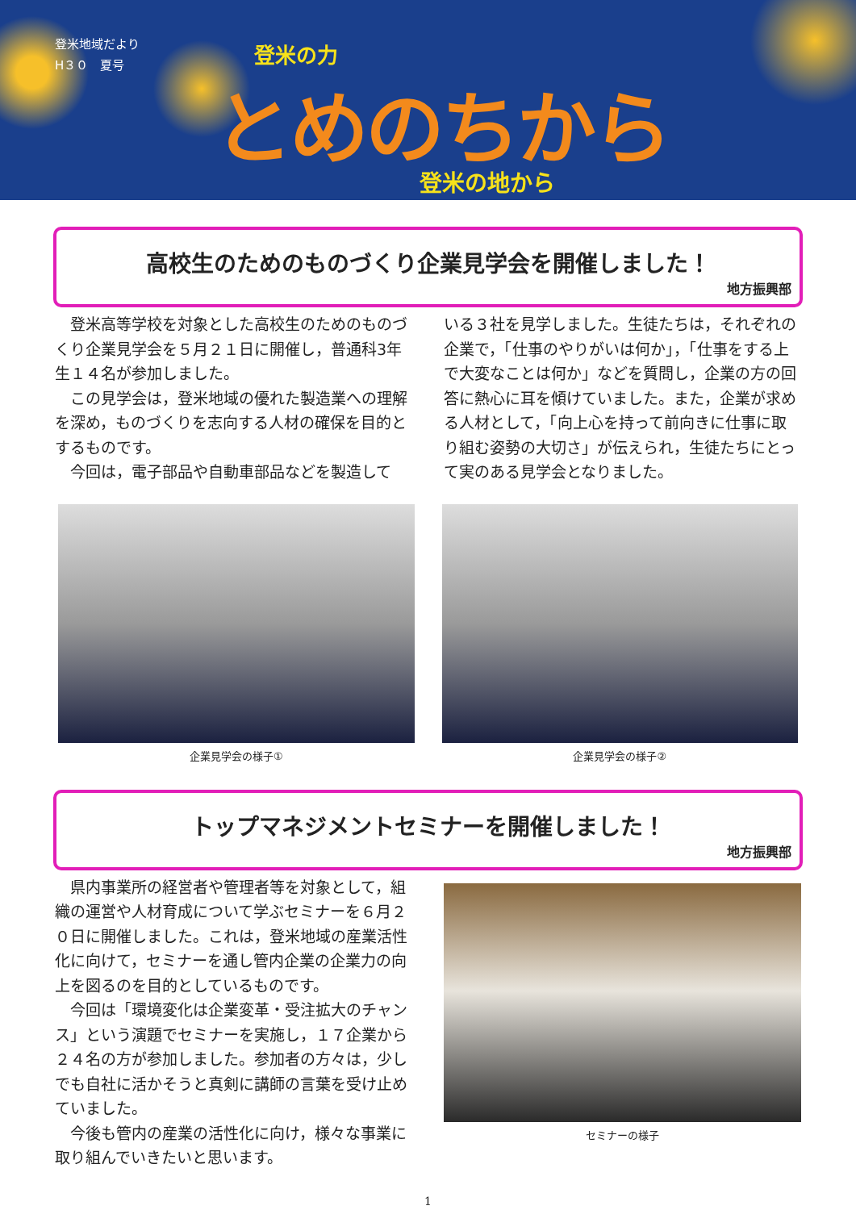登米地域だより
H３０　夏号
登米の力
とめのちから
登米の地から
高校生のためのものづくり企業見学会を開催しました！
地方振興部
　登米高等学校を対象とした高校生のためのものづくり企業見学会を５月２１日に開催し，普通科3年生１４名が参加しました。
　この見学会は，登米地域の優れた製造業への理解を深め，ものづくりを志向する人材の確保を目的とするものです。
　今回は，電子部品や自動車部品などを製造して
いる３社を見学しました。生徒たちは，それぞれの企業で，「仕事のやりがいは何か」，「仕事をする上で大変なことは何か」などを質問し，企業の方の回答に熱心に耳を傾けていました。また，企業が求める人材として，「向上心を持って前向きに仕事に取り組む姿勢の大切さ」が伝えられ，生徒たちにとって実のある見学会となりました。
企業見学会の様子① 企業見学会の様子②
トップマネジメントセミナーを開催しました！
地方振興部
　県内事業所の経営者や管理者等を対象として，組織の運営や人材育成について学ぶセミナーを６月２０日に開催しました。これは，登米地域の産業活性化に向けて，セミナーを通し管内企業の企業力の向上を図るのを目的としているものです。
　今回は「環境変化は企業変革・受注拡大のチャンス」という演題でセミナーを実施し，１７企業から２４名の方が参加しました。参加者の方々は，少しでも自社に活かそうと真剣に講師の言葉を受け止めていました。
　今後も管内の産業の活性化に向け，様々な事業に取り組んでいきたいと思います。
セミナーの様子
1